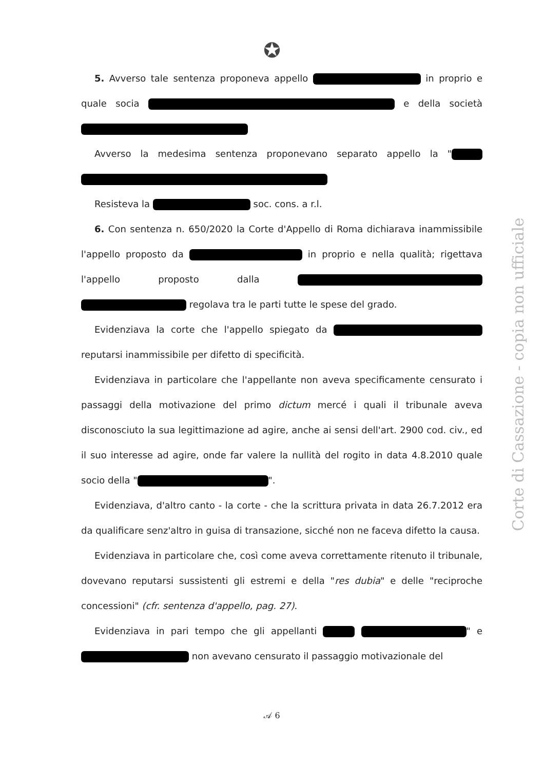✪
5. Avverso tale sentenza proponeva appello in proprio e quale socia e della società
Avverso la medesima sentenza proponevano separato appello la "
Resisteva la soc. cons. a r.l.
6. Con sentenza n. 650/2020 la Corte d'Appello di Roma dichiarava inammissibile l'appello proposto da in proprio e nella qualità; rigettava l'appello proposto dalla regolava tra le parti tutte le spese del grado.
Evidenziava la corte che l'appello spiegato da reputarsi inammissibile per difetto di specificità.
Evidenziava in particolare che l'appellante non aveva specificamente censurato i passaggi della motivazione del primo dictum mercé i quali il tribunale aveva disconosciuto la sua legittimazione ad agire, anche ai sensi dell'art. 2900 cod. civ., ed il suo interesse ad agire, onde far valere la nullità del rogito in data 4.8.2010 quale socio della " ".
Evidenziava, d'altro canto - la corte - che la scrittura privata in data 26.7.2012 era da qualificare senz'altro in guisa di transazione, sicché non ne faceva difetto la causa.
Evidenziava in particolare che, così come aveva correttamente ritenuto il tribunale, dovevano reputarsi sussistenti gli estremi e della "res dubia" e delle "reciproche concessioni" (cfr. sentenza d'appello, pag. 27).
Evidenziava in pari tempo che gli appellanti " e non avevano censurato il passaggio motivazionale del
Corte di Cassazione - copia non ufficiale
𝒜 6